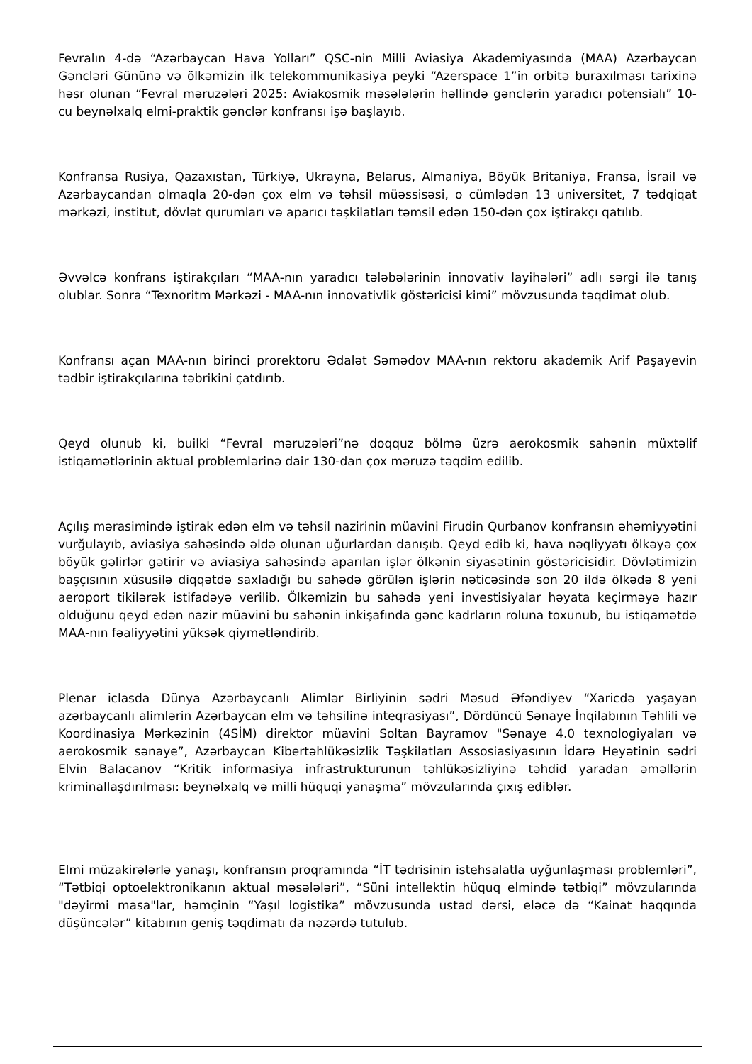Fevralın 4-də “Azərbaycan Hava Yolları” QSC-nin Milli Aviasiya Akademiyasında (MAA) Azərbaycan Gəncləri Gününə və ölkəmizin ilk telekommunikasiya peyki “Azerspace 1”in orbitə buraxılması tarixinə həsr olunan “Fevral məruzələri 2025: Aviakosmik məsələlərin həllində gənclərin yaradıcı potensialı” 10-cu beynəlxalq elmi-praktik gənclər konfransı işə başlayıb.
Konfransa Rusiya, Qazaxıstan, Türkiyə, Ukrayna, Belarus, Almaniya, Böyük Britaniya, Fransa, İsrail və Azərbaycandan olmaqla 20-dən çox elm və təhsil müəssisəsi, o cümlədən 13 universitet, 7 tədqiqat mərkəzi, institut, dövlət qurumları və aparıcı təşkilatları təmsil edən 150-dən çox iştirakçı qatılıb.
Əvvəlcə konfrans iştirakçıları “MAA-nın yaradıcı tələbələrinin innovativ layihələri” adlı sərgi ilə tanış olublar. Sonra “Texnoritm Mərkəzi - MAA-nın innovativlik göstəricisi kimi” mövzusunda təqdimat olub.
Konfransı açan MAA-nın birinci prorektoru Ədalət Səmədov MAA-nın rektoru akademik Arif Paşayevin tədbir iştirakçılarına təbrikini çatdırıb.
Qeyd olunub ki, builki “Fevral məruzələri”nə doqquz bölmə üzrə aerokosmik sahənin müxtəlif istiqamətlərinin aktual problemlərinə dair 130-dan çox məruzə təqdim edilib.
Açılış mərasimində iştirak edən elm və təhsil nazirinin müavini Firudin Qurbanov konfransın əhəmiyyətini vurğulayıb, aviasiya sahəsində əldə olunan uğurlardan danışıb. Qeyd edib ki, hava nəqliyyatı ölkəyə çox böyük gəlirlər gətirir və aviasiya sahəsində aparılan işlər ölkənin siyasətinin göstəricisidir. Dövlətimizin başçısının xüsusilə diqqətdə saxladığı bu sahədə görülən işlərin nəticəsində son 20 ildə ölkədə 8 yeni aeroport tikilərək istifadəyə verilib. Ölkəmizin bu sahədə yeni investisiyalar həyata keçirməyə hazır olduğunu qeyd edən nazir müavini bu sahənin inkişafında gənc kadrların roluna toxunub, bu istiqamətdə MAA-nın fəaliyyətini yüksək qiymətləndirib.
Plenar iclasda Dünya Azərbaycanlı Alimlər Birliyinin sədri Məsud Əfəndiyev “Xaricdə yaşayan azərbaycanlı alimlərin Azərbaycan elm və təhsilinə inteqrasiyası”, Dördüncü Sənaye İnqilabının Təhlili və Koordinasiya Mərkəzinin (4SİM) direktor müavini Soltan Bayramov "Sənaye 4.0 texnologiyaları və aerokosmik sənaye”, Azərbaycan Kibertəhlükəsizlik Təşkilatları Assosiasiyasının İdarə Heyətinin sədri Elvin Balacanov “Kritik informasiya infrastrukturunun təhlükəsizliyinə təhdid yaradan əməllərin kriminallaşdırılması: beynəlxalq və milli hüquqi yanaşma” mövzularında çıxış ediblər.
Elmi müzakirələrlə yanaşı, konfransın proqramında “İT tədrisinin istehsalatla uyğunlaşması problemləri”, “Tətbiqi optoelektronikanın aktual məsələləri”, “Süni intellektin hüquq elmində tətbiqi” mövzularında "dəyirmi masa"lar, həmçinin “Yaşıl logistika” mövzusunda ustad dərsi, eləcə də “Kainat haqqında düşüncələr” kitabının geniş təqdimatı da nəzərdə tutulub.